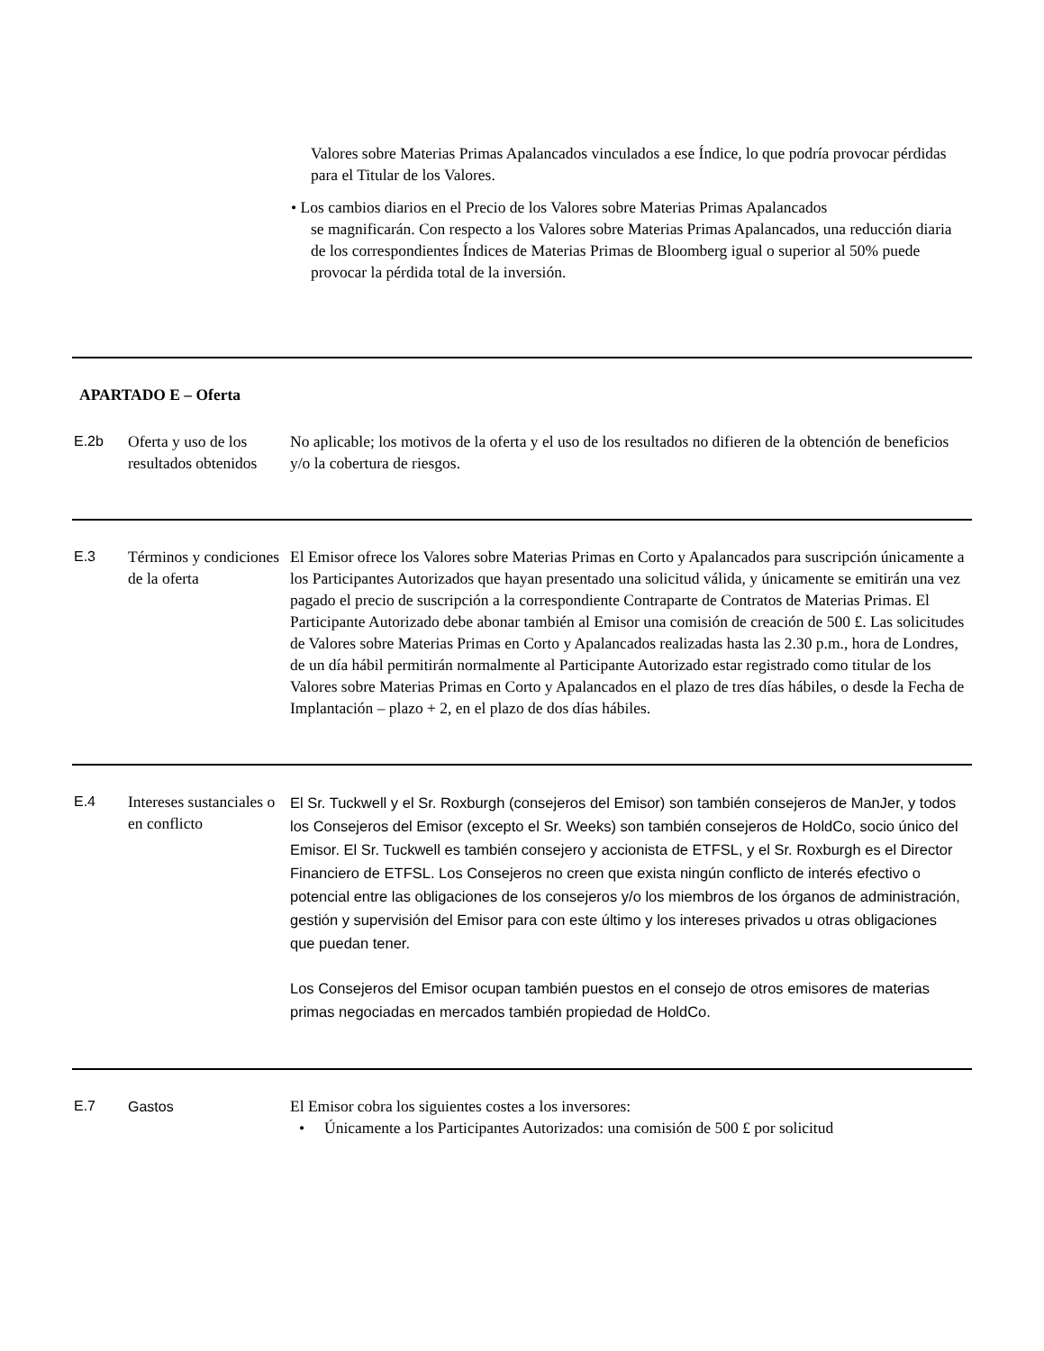Valores sobre Materias Primas Apalancados vinculados a ese Índice, lo que podría provocar pérdidas para el Titular de los Valores.
• Los cambios diarios en el Precio de los Valores sobre Materias Primas Apalancados
se magnificarán. Con respecto a los Valores sobre Materias Primas Apalancados, una reducción diaria de los correspondientes Índices de Materias Primas de Bloomberg igual o superior al 50% puede provocar la pérdida total de la inversión.
APARTADO E – Oferta
| E.2b | Oferta y uso de los resultados obtenidos | No aplicable; los motivos de la oferta y el uso de los resultados no difieren de la obtención de beneficios y/o la cobertura de riesgos. |
| E.3 | Términos y condiciones de la oferta | El Emisor ofrece los Valores sobre Materias Primas en Corto y Apalancados para suscripción únicamente a los Participantes Autorizados que hayan presentado una solicitud válida, y únicamente se emitirán una vez pagado el precio de suscripción a la correspondiente Contraparte de Contratos de Materias Primas. El Participante Autorizado debe abonar también al Emisor una comisión de creación de 500 £. Las solicitudes de Valores sobre Materias Primas en Corto y Apalancados realizadas hasta las 2.30 p.m., hora de Londres, de un día hábil permitirán normalmente al Participante Autorizado estar registrado como titular de los Valores sobre Materias Primas en Corto y Apalancados en el plazo de tres días hábiles, o desde la Fecha de Implantación – plazo + 2, en el plazo de dos días hábiles. |
| E.4 | Intereses sustanciales o en conflicto | El Sr. Tuckwell y el Sr. Roxburgh (consejeros del Emisor) son también consejeros de ManJer, y todos los Consejeros del Emisor (excepto el Sr. Weeks) son también consejeros de HoldCo, socio único del Emisor. El Sr. Tuckwell es también consejero y accionista de ETFSL, y el Sr. Roxburgh es el Director Financiero de ETFSL. Los Consejeros no creen que exista ningún conflicto de interés efectivo o potencial entre las obligaciones de los consejeros y/o los miembros de los órganos de administración, gestión y supervisión del Emisor para con este último y los intereses privados u otras obligaciones que puedan tener. Los Consejeros del Emisor ocupan también puestos en el consejo de otros emisores de materias primas negociadas en mercados también propiedad de HoldCo. |
| E.7 | Gastos | El Emisor cobra los siguientes costes a los inversores: • Únicamente a los Participantes Autorizados: una comisión de 500 £ por solicitud |